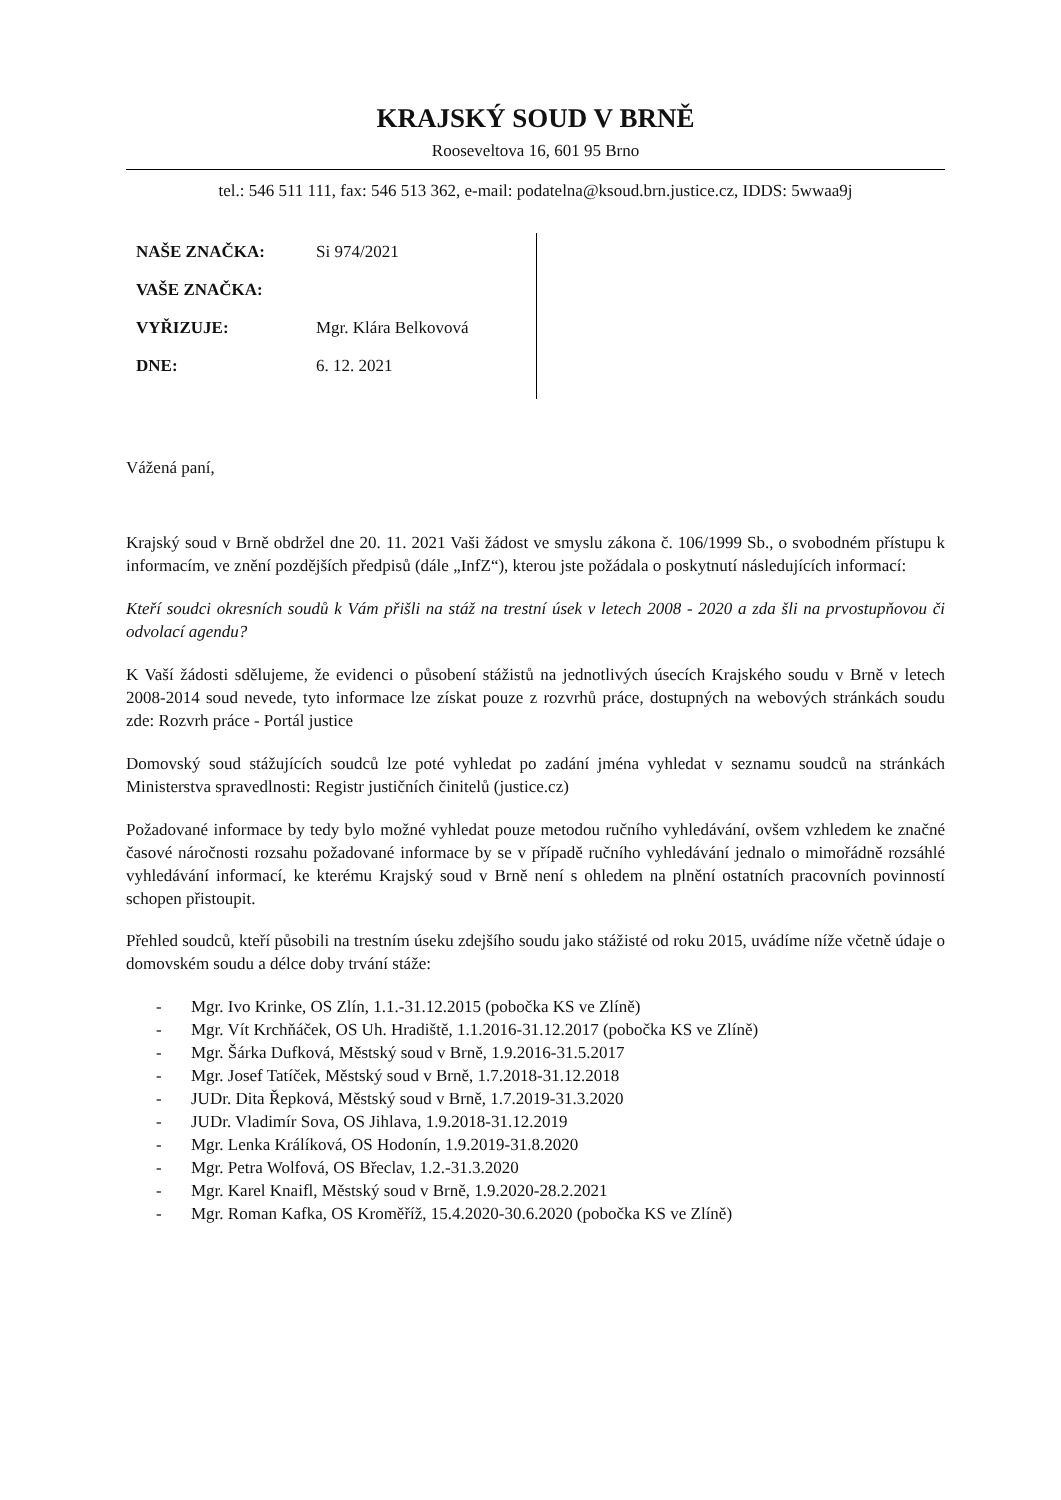KRAJSKÝ SOUD V BRNĚ
Rooseveltova 16, 601 95 Brno
tel.: 546 511 111, fax: 546 513 362, e-mail: podatelna@ksoud.brn.justice.cz, IDDS: 5wwaa9j
NAŠE ZNAČKA: Si 974/2021
VAŠE ZNAČKA:
VYŘIZUJE: Mgr. Klára Belkovová
DNE: 6. 12. 2021
Vážená paní,
Krajský soud v Brně obdržel dne 20. 11. 2021 Vaši žádost ve smyslu zákona č. 106/1999 Sb., o svobodném přístupu k informacím, ve znění pozdějších předpisů (dále „InfZ“), kterou jste požádala o poskytnutí následujících informací:
Kteří soudci okresních soudů k Vám přišli na stáž na trestní úsek v letech 2008 - 2020 a zda šli na prvostupňovou či odvolací agendu?
K Vaší žádosti sdělujeme, že evidenci o působení stážistů na jednotlivých úsecích Krajského soudu v Brně v letech 2008-2014 soud nevede, tyto informace lze získat pouze z rozvrhů práce, dostupných na webových stránkách soudu zde: Rozvrh práce - Portál justice
Domovský soud stážujících soudců lze poté vyhledat po zadání jména vyhledat v seznamu soudců na stránkách Ministerstva spravedlnosti: Registr justičních činitelů (justice.cz)
Požadované informace by tedy bylo možné vyhledat pouze metodou ručního vyhledávání, ovšem vzhledem ke značné časové náročnosti rozsahu požadované informace by se v případě ručního vyhledávání jednalo o mimořádně rozsáhlé vyhledávání informací, ke kterému Krajský soud v Brně není s ohledem na plnění ostatních pracovních povinností schopen přistoupit.
Přehled soudců, kteří působili na trestním úseku zdejšího soudu jako stážisté od roku 2015, uvádíme níže včetně údaje o domovském soudu a délce doby trvání stáže:
- Mgr. Ivo Krinke, OS Zlín, 1.1.-31.12.2015 (pobočka KS ve Zlíně)
- Mgr. Vít Krchňáček, OS Uh. Hradiště, 1.1.2016-31.12.2017 (pobočka KS ve Zlíně)
- Mgr. Šárka Dufková, Městský soud v Brně, 1.9.2016-31.5.2017
- Mgr. Josef Tatíček, Městský soud v Brně, 1.7.2018-31.12.2018
- JUDr. Dita Řepková, Městský soud v Brně, 1.7.2019-31.3.2020
- JUDr. Vladimír Sova, OS Jihlava, 1.9.2018-31.12.2019
- Mgr. Lenka Králíková, OS Hodonín, 1.9.2019-31.8.2020
- Mgr. Petra Wolfová, OS Břeclav, 1.2.-31.3.2020
- Mgr. Karel Knaifl, Městský soud v Brně, 1.9.2020-28.2.2021
- Mgr. Roman Kafka, OS Kroměříž, 15.4.2020-30.6.2020 (pobočka KS ve Zlíně)